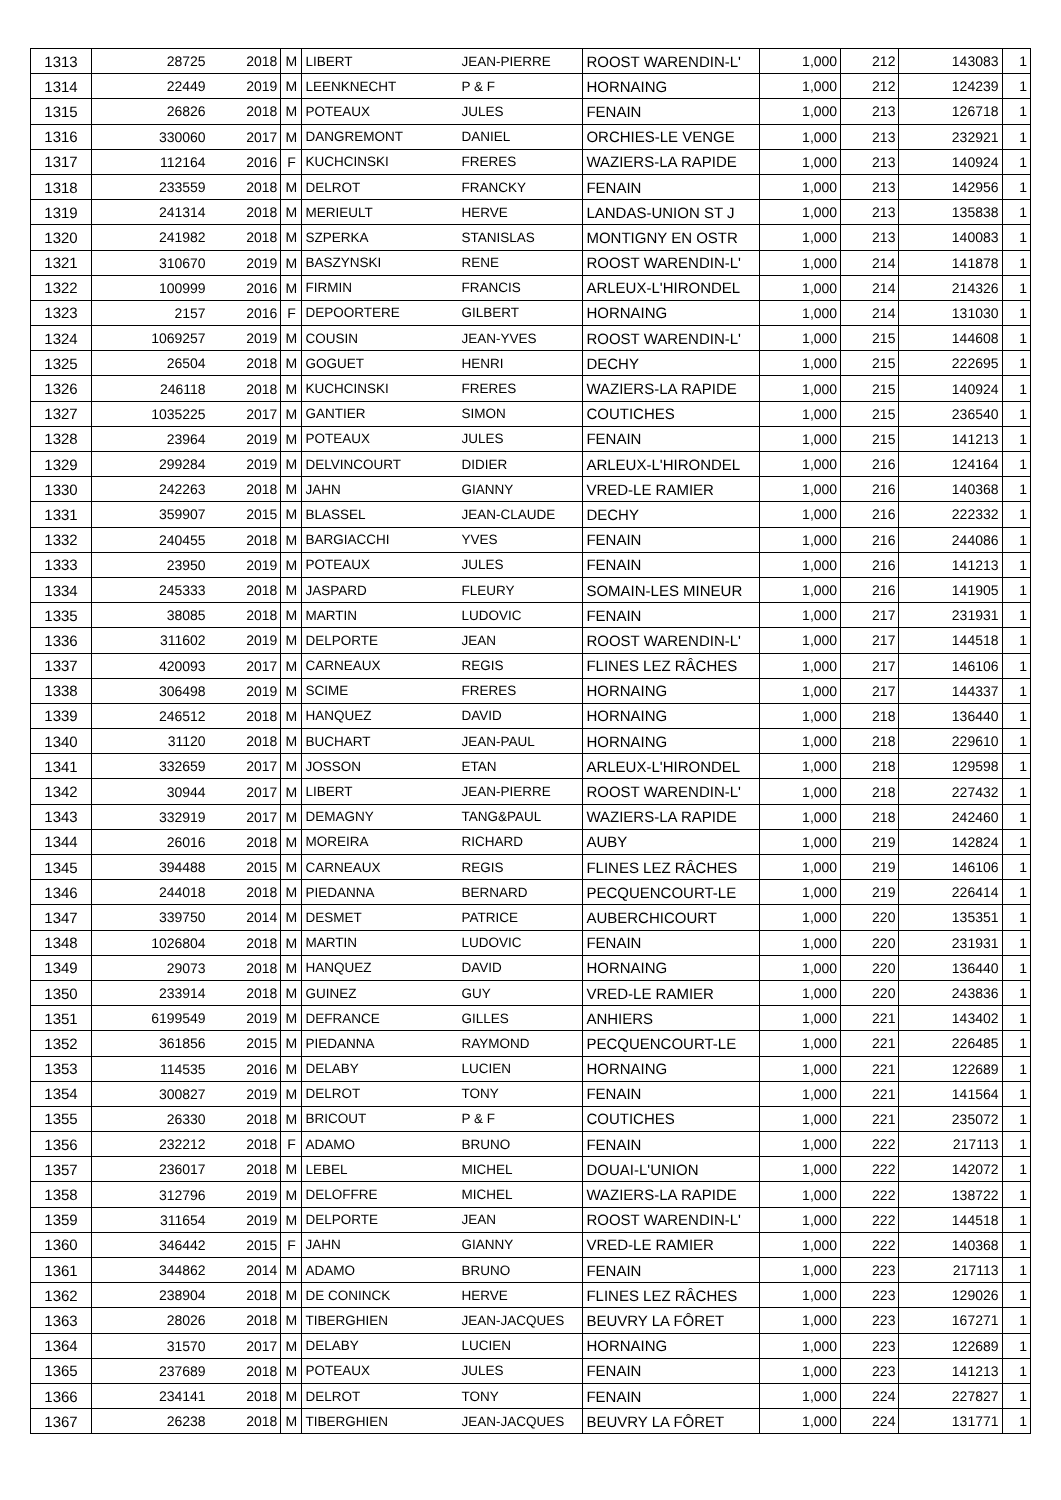| 1313 | 28725 | 2018 | M | LIBERT | JEAN-PIERRE | ROOST WARENDIN-L' | 1,000 | 212 | 143083 | 1 |
| 1314 | 22449 | 2019 | M | LEENKNECHT | P & F | HORNAING | 1,000 | 212 | 124239 | 1 |
| 1315 | 26826 | 2018 | M | POTEAUX | JULES | FENAIN | 1,000 | 213 | 126718 | 1 |
| 1316 | 330060 | 2017 | M | DANGREMONT | DANIEL | ORCHIES-LE VENGE | 1,000 | 213 | 232921 | 1 |
| 1317 | 112164 | 2016 | F | KUCHCINSKI | FRERES | WAZIERS-LA RAPIDE | 1,000 | 213 | 140924 | 1 |
| 1318 | 233559 | 2018 | M | DELROT | FRANCKY | FENAIN | 1,000 | 213 | 142956 | 1 |
| 1319 | 241314 | 2018 | M | MERIEULT | HERVE | LANDAS-UNION ST J | 1,000 | 213 | 135838 | 1 |
| 1320 | 241982 | 2018 | M | SZPERKA | STANISLAS | MONTIGNY EN OSTR | 1,000 | 213 | 140083 | 1 |
| 1321 | 310670 | 2019 | M | BASZYNSKI | RENE | ROOST WARENDIN-L' | 1,000 | 214 | 141878 | 1 |
| 1322 | 100999 | 2016 | M | FIRMIN | FRANCIS | ARLEUX-L'HIRONDEL | 1,000 | 214 | 214326 | 1 |
| 1323 | 2157 | 2016 | F | DEPOORTERE | GILBERT | HORNAING | 1,000 | 214 | 131030 | 1 |
| 1324 | 1069257 | 2019 | M | COUSIN | JEAN-YVES | ROOST WARENDIN-L' | 1,000 | 215 | 144608 | 1 |
| 1325 | 26504 | 2018 | M | GOGUET | HENRI | DECHY | 1,000 | 215 | 222695 | 1 |
| 1326 | 246118 | 2018 | M | KUCHCINSKI | FRERES | WAZIERS-LA RAPIDE | 1,000 | 215 | 140924 | 1 |
| 1327 | 1035225 | 2017 | M | GANTIER | SIMON | COUTICHES | 1,000 | 215 | 236540 | 1 |
| 1328 | 23964 | 2019 | M | POTEAUX | JULES | FENAIN | 1,000 | 215 | 141213 | 1 |
| 1329 | 299284 | 2019 | M | DELVINCOURT | DIDIER | ARLEUX-L'HIRONDEL | 1,000 | 216 | 124164 | 1 |
| 1330 | 242263 | 2018 | M | JAHN | GIANNY | VRED-LE RAMIER | 1,000 | 216 | 140368 | 1 |
| 1331 | 359907 | 2015 | M | BLASSEL | JEAN-CLAUDE | DECHY | 1,000 | 216 | 222332 | 1 |
| 1332 | 240455 | 2018 | M | BARGIACCHI | YVES | FENAIN | 1,000 | 216 | 244086 | 1 |
| 1333 | 23950 | 2019 | M | POTEAUX | JULES | FENAIN | 1,000 | 216 | 141213 | 1 |
| 1334 | 245333 | 2018 | M | JASPARD | FLEURY | SOMAIN-LES MINEUR | 1,000 | 216 | 141905 | 1 |
| 1335 | 38085 | 2018 | M | MARTIN | LUDOVIC | FENAIN | 1,000 | 217 | 231931 | 1 |
| 1336 | 311602 | 2019 | M | DELPORTE | JEAN | ROOST WARENDIN-L' | 1,000 | 217 | 144518 | 1 |
| 1337 | 420093 | 2017 | M | CARNEAUX | REGIS | FLINES LEZ RÂCHES | 1,000 | 217 | 146106 | 1 |
| 1338 | 306498 | 2019 | M | SCIME | FRERES | HORNAING | 1,000 | 217 | 144337 | 1 |
| 1339 | 246512 | 2018 | M | HANQUEZ | DAVID | HORNAING | 1,000 | 218 | 136440 | 1 |
| 1340 | 31120 | 2018 | M | BUCHART | JEAN-PAUL | HORNAING | 1,000 | 218 | 229610 | 1 |
| 1341 | 332659 | 2017 | M | JOSSON | ETAN | ARLEUX-L'HIRONDEL | 1,000 | 218 | 129598 | 1 |
| 1342 | 30944 | 2017 | M | LIBERT | JEAN-PIERRE | ROOST WARENDIN-L' | 1,000 | 218 | 227432 | 1 |
| 1343 | 332919 | 2017 | M | DEMAGNY | TANG&PAUL | WAZIERS-LA RAPIDE | 1,000 | 218 | 242460 | 1 |
| 1344 | 26016 | 2018 | M | MOREIRA | RICHARD | AUBY | 1,000 | 219 | 142824 | 1 |
| 1345 | 394488 | 2015 | M | CARNEAUX | REGIS | FLINES LEZ RÂCHES | 1,000 | 219 | 146106 | 1 |
| 1346 | 244018 | 2018 | M | PIEDANNA | BERNARD | PECQUENCOURT-LE | 1,000 | 219 | 226414 | 1 |
| 1347 | 339750 | 2014 | M | DESMET | PATRICE | AUBERCHICOURT | 1,000 | 220 | 135351 | 1 |
| 1348 | 1026804 | 2018 | M | MARTIN | LUDOVIC | FENAIN | 1,000 | 220 | 231931 | 1 |
| 1349 | 29073 | 2018 | M | HANQUEZ | DAVID | HORNAING | 1,000 | 220 | 136440 | 1 |
| 1350 | 233914 | 2018 | M | GUINEZ | GUY | VRED-LE RAMIER | 1,000 | 220 | 243836 | 1 |
| 1351 | 6199549 | 2019 | M | DEFRANCE | GILLES | ANHIERS | 1,000 | 221 | 143402 | 1 |
| 1352 | 361856 | 2015 | M | PIEDANNA | RAYMOND | PECQUENCOURT-LE | 1,000 | 221 | 226485 | 1 |
| 1353 | 114535 | 2016 | M | DELABY | LUCIEN | HORNAING | 1,000 | 221 | 122689 | 1 |
| 1354 | 300827 | 2019 | M | DELROT | TONY | FENAIN | 1,000 | 221 | 141564 | 1 |
| 1355 | 26330 | 2018 | M | BRICOUT | P & F | COUTICHES | 1,000 | 221 | 235072 | 1 |
| 1356 | 232212 | 2018 | F | ADAMO | BRUNO | FENAIN | 1,000 | 222 | 217113 | 1 |
| 1357 | 236017 | 2018 | M | LEBEL | MICHEL | DOUAI-L'UNION | 1,000 | 222 | 142072 | 1 |
| 1358 | 312796 | 2019 | M | DELOFFRE | MICHEL | WAZIERS-LA RAPIDE | 1,000 | 222 | 138722 | 1 |
| 1359 | 311654 | 2019 | M | DELPORTE | JEAN | ROOST WARENDIN-L' | 1,000 | 222 | 144518 | 1 |
| 1360 | 346442 | 2015 | F | JAHN | GIANNY | VRED-LE RAMIER | 1,000 | 222 | 140368 | 1 |
| 1361 | 344862 | 2014 | M | ADAMO | BRUNO | FENAIN | 1,000 | 223 | 217113 | 1 |
| 1362 | 238904 | 2018 | M | DE CONINCK | HERVE | FLINES LEZ RÂCHES | 1,000 | 223 | 129026 | 1 |
| 1363 | 28026 | 2018 | M | TIBERGHIEN | JEAN-JACQUES | BEUVRY LA FÔRET | 1,000 | 223 | 167271 | 1 |
| 1364 | 31570 | 2017 | M | DELABY | LUCIEN | HORNAING | 1,000 | 223 | 122689 | 1 |
| 1365 | 237689 | 2018 | M | POTEAUX | JULES | FENAIN | 1,000 | 223 | 141213 | 1 |
| 1366 | 234141 | 2018 | M | DELROT | TONY | FENAIN | 1,000 | 224 | 227827 | 1 |
| 1367 | 26238 | 2018 | M | TIBERGHIEN | JEAN-JACQUES | BEUVRY LA FÔRET | 1,000 | 224 | 131771 | 1 |